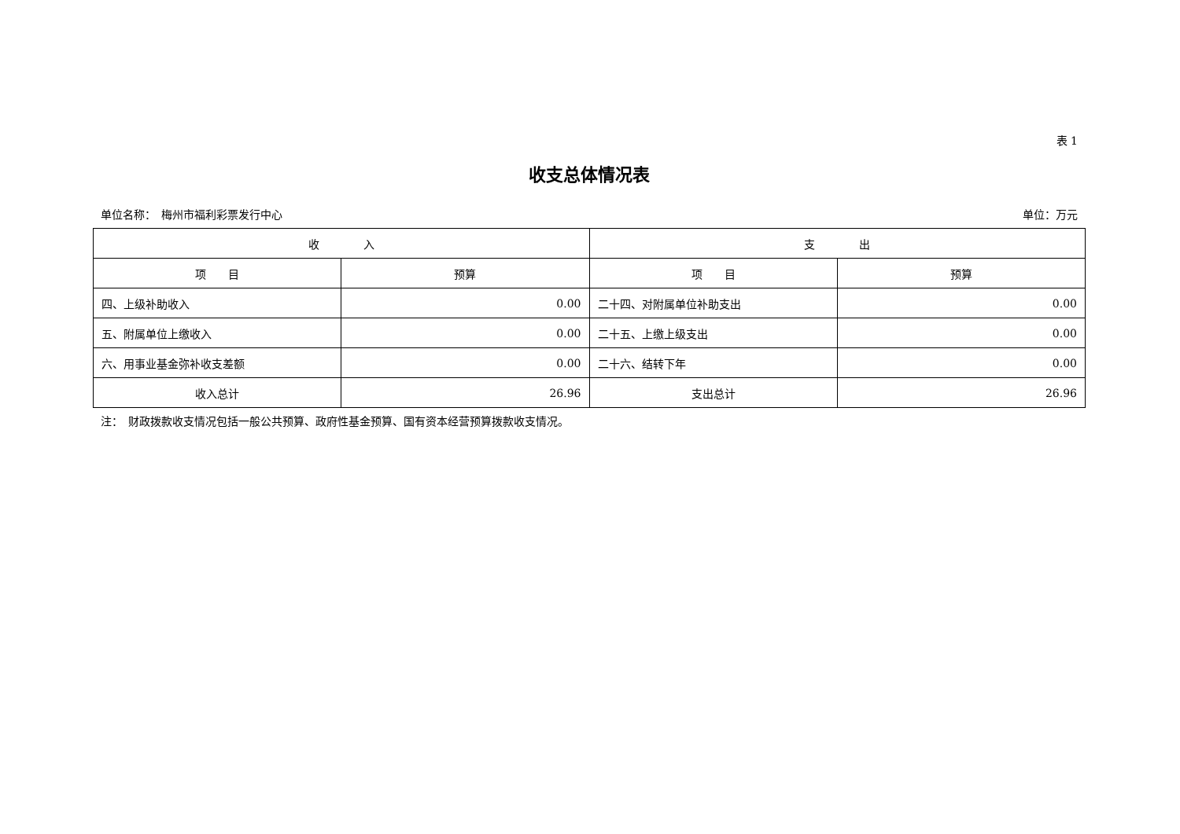表 1
收支总体情况表
单位名称：　梅州市福利彩票发行中心 单位：万元
| 收 入 | | 支 出 | |
| --- | --- | --- | --- |
| 项 目 | 预算 | 项 目 | 预算 |
| 四、上级补助收入 | 0.00 | 二十四、对附属单位补助支出 | 0.00 |
| 五、附属单位上缴收入 | 0.00 | 二十五、上缴上级支出 | 0.00 |
| 六、用事业基金弥补收支差额 | 0.00 | 二十六、结转下年 | 0.00 |
| 收入总计 | 26.96 | 支出总计 | 26.96 |
注：　财政拨款收支情况包括一般公共预算、政府性基金预算、国有资本经营预算拨款收支情况。